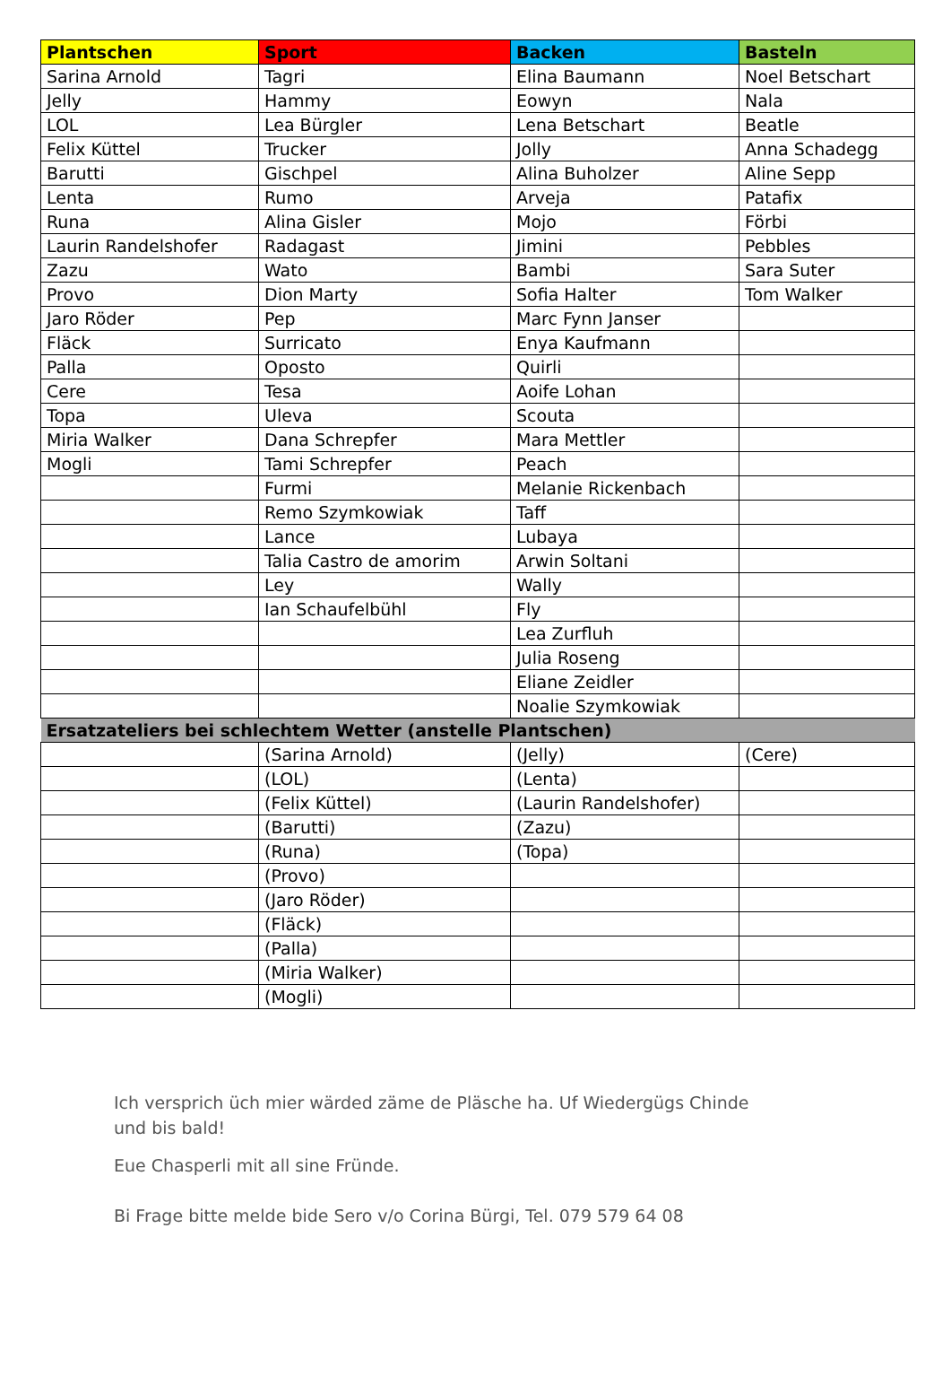| Plantschen | Sport | Backen | Basteln |
| --- | --- | --- | --- |
| Sarina Arnold | Tagri | Elina Baumann | Noel Betschart |
| Jelly | Hammy | Eowyn | Nala |
| LOL | Lea Bürgler | Lena Betschart | Beatle |
| Felix Küttel | Trucker | Jolly | Anna Schadegg |
| Barutti | Gischpel | Alina Buholzer | Aline Sepp |
| Lenta | Rumo | Arveja | Patafix |
| Runa | Alina Gisler | Mojo | Förbi |
| Laurin Randelshofer | Radagast | Jimini | Pebbles |
| Zazu | Wato | Bambi | Sara Suter |
| Provo | Dion Marty | Sofia Halter | Tom Walker |
| Jaro Röder | Pep | Marc Fynn Janser | |
| Fläck | Surricato | Enya Kaufmann | |
| Palla | Oposto | Quirli | |
| Cere | Tesa | Aoife Lohan | |
| Topa | Uleva | Scouta | |
| Miria Walker | Dana Schrepfer | Mara Mettler | |
| Mogli | Tami Schrepfer | Peach | |
| | Furmi | Melanie Rickenbach | |
| | Remo Szymkowiak | Taff | |
| | Lance | Lubaya | |
| | Talia Castro de amorim | Arwin Soltani | |
| | Ley | Wally | |
| | Ian Schaufelbühl | Fly | |
| | | Lea Zurfluh | |
| | | Julia Roseng | |
| | | Eliane Zeidler | |
| | | Noalie Szymkowiak | |
| Ersatzateliers bei schlechtem Wetter (anstelle Plantschen) | | | |
| | (Sarina Arnold) | (Jelly) | (Cere) |
| | (LOL) | (Lenta) | |
| | (Felix Küttel) | (Laurin Randelshofer) | |
| | (Barutti) | (Zazu) | |
| | (Runa) | (Topa) | |
| | (Provo) | | |
| | (Jaro Röder) | | |
| | (Fläck) | | |
| | (Palla) | | |
| | (Miria Walker) | | |
| | (Mogli) | | |
Ich versprich üch mier wärded zäme de Pläsche ha. Uf Wiedergügs Chinde
und bis bald!
Eue Chasperli mit all sine Fründe.
Bi Frage bitte melde bide Sero v/o Corina Bürgi, Tel. 079 579 64 08